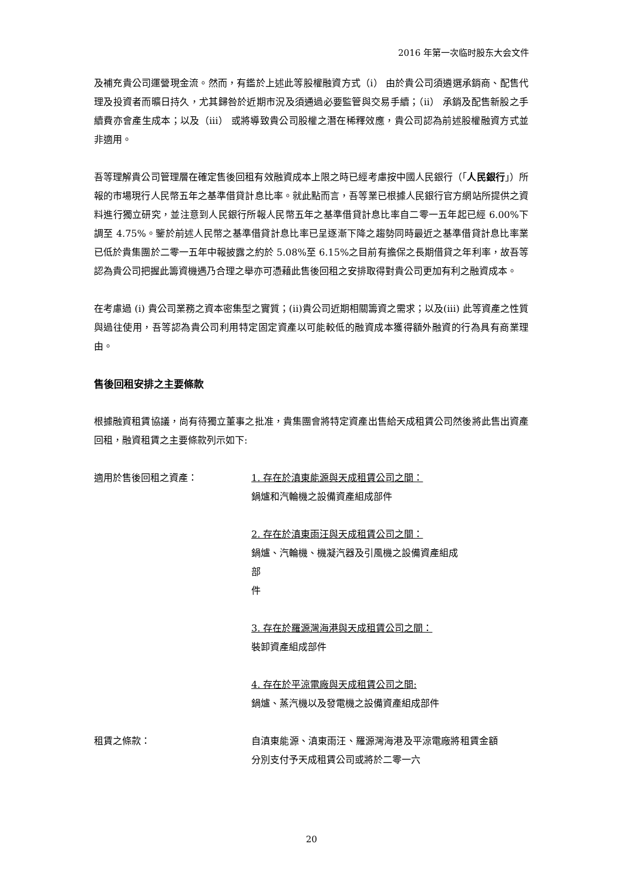2016 年第一次临时股东大会文件
及補充貴公司運營現金流。然而，有鑑於上述此等股權融資方式（i） 由於貴公司須遴選承銷商、配售代理及投資者而曠日持久，尤其歸咎於近期市況及須通過必要監管與交易手續；（ii） 承銷及配售新股之手續費亦會產生成本；以及（iii） 或將導致貴公司股權之潛在稀釋效應，貴公司認為前述股權融資方式並非適用。
吾等理解貴公司管理層在確定售後回租有效融資成本上限之時已經考慮按中國人民銀行（「人民銀行」）所報的市場現行人民幣五年之基準借貸計息比率。就此點而言，吾等業已根據人民銀行官方網站所提供之資料進行獨立研究，並注意到人民銀行所報人民幣五年之基準借貸計息比率自二零一五年起已經 6.00%下調至 4.75%。鑒於前述人民幣之基準借貸計息比率已呈逐漸下降之趨勢同時最近之基準借貸計息比率業已低於貴集團於二零一五年中報披露之約於 5.08%至 6.15%之目前有擔保之長期借貸之年利率，故吾等認為貴公司把握此籌資機遇乃合理之舉亦可憑藉此售後回租之安排取得對貴公司更加有利之融資成本。
在考慮過 (i) 貴公司業務之資本密集型之實質；(ii)貴公司近期相關籌資之需求；以及(iii) 此等資產之性質與過往使用，吾等認為貴公司利用特定固定資產以可能較低的融資成本獲得額外融資的行為具有商業理由。
售後回租安排之主要條款
根據融資租賃協議，尚有待獨立董事之批准，貴集團會將特定資產出售給天成租賃公司然後將此售出資產回租，融資租賃之主要條款列示如下:
適用於售後回租之資產： 1. 存在於滇東能源與天成租賃公司之間：
鍋爐和汽輪機之設備資產組成部件
2. 存在於滇東雨汪與天成租賃公司之間：
鍋爐、汽輪機、機凝汽器及引風機之設備資產組成
部
件
3. 存在於羅源灣海港與天成租賃公司之間：
裝卸資產組成部件
4. 存在於平涼電廠與天成租賃公司之間:
鍋爐、蒸汽機以及發電機之設備資產組成部件
租賃之條款： 自滇東能源、滇東雨汪、羅源灣海港及平涼電廠將租賃金額分別支付予天成租賃公司或將於二零一六
20